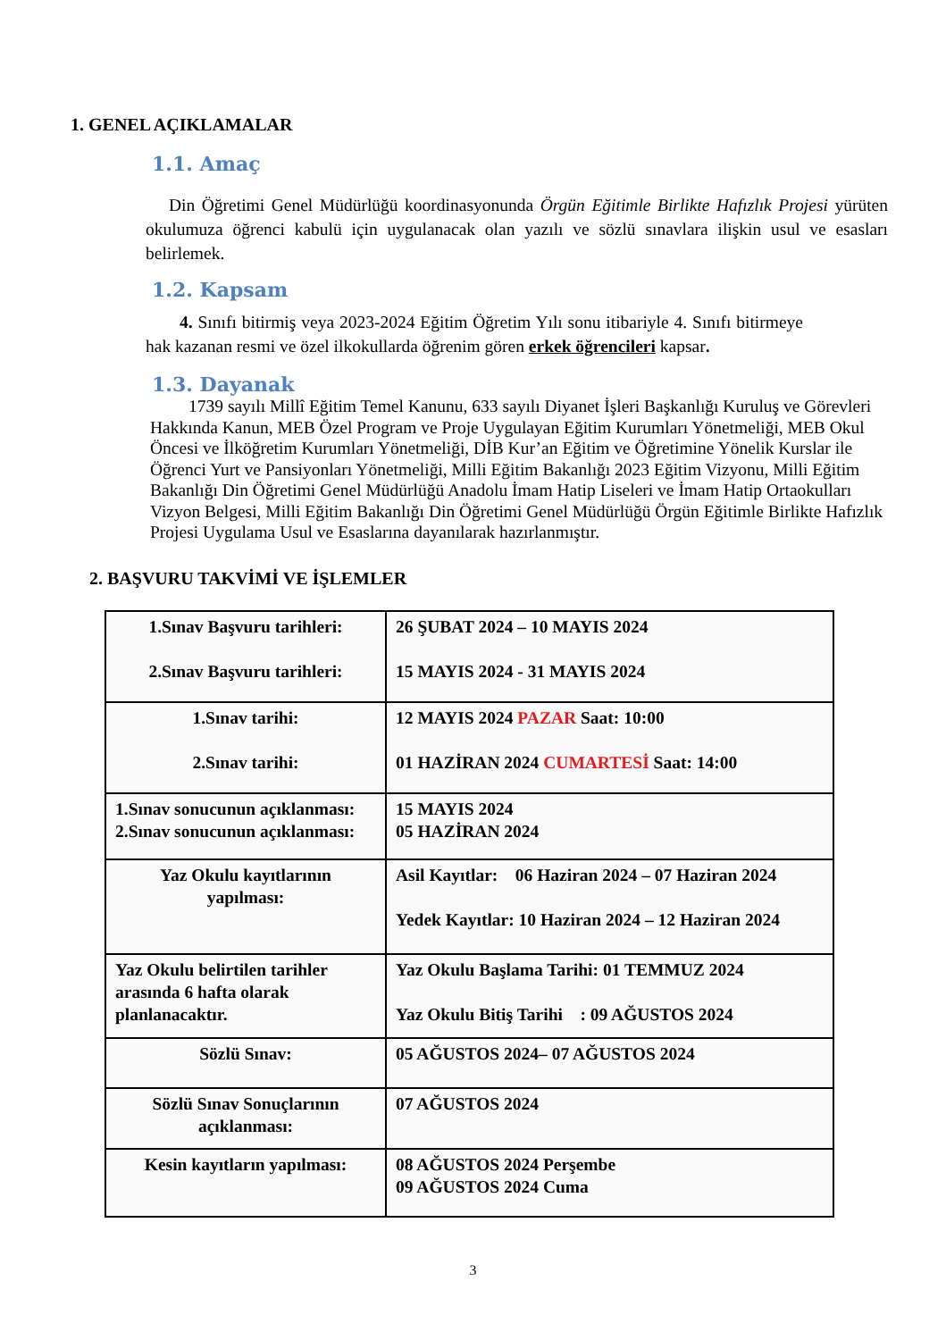1. GENEL AÇIKLAMALAR
1.1. Amaç
Din Öğretimi Genel Müdürlüğü koordinasyonunda Örgün Eğitimle Birlikte Hafızlık Projesi yürüten okulumuza öğrenci kabulü için uygulanacak olan yazılı ve sözlü sınavlara ilişkin usul ve esasları belirlemek.
1.2. Kapsam
4. Sınıfı bitirmiş veya 2023-2024 Eğitim Öğretim Yılı sonu itibariyle 4. Sınıfı bitirmeye hak kazanan resmi ve özel ilkokullarda öğrenim gören erkek öğrencileri kapsar.
1.3. Dayanak
1739 sayılı Millî Eğitim Temel Kanunu, 633 sayılı Diyanet İşleri Başkanlığı Kuruluş ve Görevleri Hakkında Kanun, MEB Özel Program ve Proje Uygulayan Eğitim Kurumları Yönetmeliği, MEB Okul Öncesi ve İlköğretim Kurumları Yönetmeliği, DİB Kur’an Eğitim ve Öğretimine Yönelik Kurslar ile Öğrenci Yurt ve Pansiyonları Yönetmeliği, Milli Eğitim Bakanlığı 2023 Eğitim Vizyonu, Milli Eğitim Bakanlığı Din Öğretimi Genel Müdürlüğü Anadolu İmam Hatip Liseleri ve İmam Hatip Ortaokulları Vizyon Belgesi, Milli Eğitim Bakanlığı Din Öğretimi Genel Müdürlüğü Örgün Eğitimle Birlikte Hafızlık Projesi Uygulama Usul ve Esaslarına dayanılarak hazırlanmıştır.
2. BAŞVURU TAKVİMİ VE İŞLEMLER
| 1.Sınav Başvuru tarihleri: 2.Sınav Başvuru tarihleri: | 26 ŞUBAT 2024 – 10 MAYIS 2024 15 MAYIS 2024 - 31 MAYIS 2024 |
| 1.Sınav tarihi: 2.Sınav tarihi: | 12 MAYIS 2024 PAZAR Saat: 10:00 01 HAZİRAN 2024 CUMARTESİ Saat: 14:00 |
| 1.Sınav sonucunun açıklanması: 2.Sınav sonucunun açıklanması: | 15 MAYIS 2024 05 HAZİRAN 2024 |
| Yaz Okulu kayıtlarının yapılması: | Asil Kayıtlar: 06 Haziran 2024 – 07 Haziran 2024 Yedek Kayıtlar: 10 Haziran 2024 – 12 Haziran 2024 |
| Yaz Okulu belirtilen tarihler arasında 6 hafta olarak planlanacaktır. | Yaz Okulu Başlama Tarihi: 01 TEMMUZ 2024 Yaz Okulu Bitiş Tarihi : 09 AĞUSTOS 2024 |
| Sözlü Sınav: | 05 AĞUSTOS 2024– 07 AĞUSTOS 2024 |
| Sözlü Sınav Sonuçlarının açıklanması: | 07 AĞUSTOS 2024 |
| Kesin kayıtların yapılması: | 08 AĞUSTOS 2024 Perşembe 09 AĞUSTOS 2024 Cuma |
3